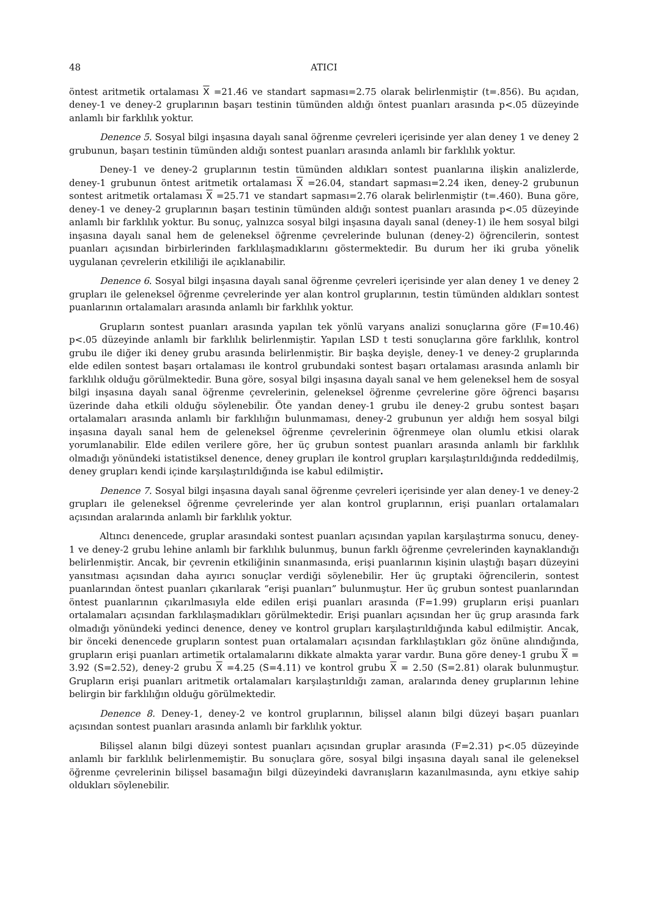48 ATICI
öntest aritmetik ortalaması X =21.46 ve standart sapması=2.75 olarak belirlenmiştir (t=.856). Bu açıdan, deney-1 ve deney-2 gruplarının başarı testinin tümünden aldığı öntest puanları arasında p<.05 düzeyinde anlamlı bir farklılık yoktur.
Denence 5. Sosyal bilgi inşasına dayalı sanal öğrenme çevreleri içerisinde yer alan deney 1 ve deney 2 grubunun, başarı testinin tümünden aldığı sontest puanları arasında anlamlı bir farklılık yoktur.
Deney-1 ve deney-2 gruplarının testin tümünden aldıkları sontest puanlarına ilişkin analizlerde, deney-1 grubunun öntest aritmetik ortalaması X =26.04, standart sapması=2.24 iken, deney-2 grubunun sontest aritmetik ortalaması X =25.71 ve standart sapması=2.76 olarak belirlenmiştir (t=.460). Buna göre, deney-1 ve deney-2 gruplarının başarı testinin tümünden aldığı sontest puanları arasında p<.05 düzeyinde anlamlı bir farklılık yoktur. Bu sonuç, yalnızca sosyal bilgi inşasına dayalı sanal (deney-1) ile hem sosyal bilgi inşasına dayalı sanal hem de geleneksel öğrenme çevrelerinde bulunan (deney-2) öğrencilerin, sontest puanları açısından birbirlerinden farklılaşmadıklarını göstermektedir. Bu durum her iki gruba yönelik uygulanan çevrelerin etkililiği ile açıklanabilir.
Denence 6. Sosyal bilgi inşasına dayalı sanal öğrenme çevreleri içerisinde yer alan deney 1 ve deney 2 grupları ile geleneksel öğrenme çevrelerinde yer alan kontrol gruplarının, testin tümünden aldıkları sontest puanlarının ortalamaları arasında anlamlı bir farklılık yoktur.
Grupların sontest puanları arasında yapılan tek yönlü varyans analizi sonuçlarına göre (F=10.46) p<.05 düzeyinde anlamlı bir farklılık belirlenmiştir. Yapılan LSD t testi sonuçlarına göre farklılık, kontrol grubu ile diğer iki deney grubu arasında belirlenmiştir. Bir başka deyişle, deney-1 ve deney-2 gruplarında elde edilen sontest başarı ortalaması ile kontrol grubundaki sontest başarı ortalaması arasında anlamlı bir farklılık olduğu görülmektedir. Buna göre, sosyal bilgi inşasına dayalı sanal ve hem geleneksel hem de sosyal bilgi inşasına dayalı sanal öğrenme çevrelerinin, geleneksel öğrenme çevrelerine göre öğrenci başarısı üzerinde daha etkili olduğu söylenebilir. Öte yandan deney-1 grubu ile deney-2 grubu sontest başarı ortalamaları arasında anlamlı bir farklılığın bulunmaması, deney-2 grubunun yer aldığı hem sosyal bilgi inşasına dayalı sanal hem de geleneksel öğrenme çevrelerinin öğrenmeye olan olumlu etkisi olarak yorumlanabilir. Elde edilen verilere göre, her üç grubun sontest puanları arasında anlamlı bir farklılık olmadığı yönündeki istatistiksel denence, deney grupları ile kontrol grupları karşılaştırıldığında reddedilmiş, deney grupları kendi içinde karşılaştırıldığında ise kabul edilmiştir.
Denence 7. Sosyal bilgi inşasına dayalı sanal öğrenme çevreleri içerisinde yer alan deney-1 ve deney-2 grupları ile geleneksel öğrenme çevrelerinde yer alan kontrol gruplarının, erişi puanları ortalamaları açısından aralarında anlamlı bir farklılık yoktur.
Altıncı denencede, gruplar arasındaki sontest puanları açısından yapılan karşılaştırma sonucu, deney-1 ve deney-2 grubu lehine anlamlı bir farklılık bulunmuş, bunun farklı öğrenme çevrelerinden kaynaklandığı belirlenmiştir. Ancak, bir çevrenin etkiliğinin sınanmasında, erişi puanlarının kişinin ulaştığı başarı düzeyini yansıtması açısından daha ayırıcı sonuçlar verdiği söylenebilir. Her üç gruptaki öğrencilerin, sontest puanlarından öntest puanları çıkarılarak “erişi puanları” bulunmuştur. Her üç grubun sontest puanlarından öntest puanlarının çıkarılmasıyla elde edilen erişi puanları arasında (F=1.99) grupların erişi puanları ortalamaları açısından farklılaşmadıkları görülmektedir. Erişi puanları açısından her üç grup arasında fark olmadığı yönündeki yedinci denence, deney ve kontrol grupları karşılaştırıldığında kabul edilmiştir. Ancak, bir önceki denencede grupların sontest puan ortalamaları açısından farklılaştıkları göz önüne alındığında, grupların erişi puanları artimetik ortalamalarını dikkate almakta yarar vardır. Buna göre deney-1 grubu X = 3.92 (S=2.52), deney-2 grubu X =4.25 (S=4.11) ve kontrol grubu X = 2.50 (S=2.81) olarak bulunmuştur. Grupların erişi puanları aritmetik ortalamaları karşılaştırıldığı zaman, aralarında deney gruplarının lehine belirgin bir farklılığın olduğu görülmektedir.
Denence 8. Deney-1, deney-2 ve kontrol gruplarının, bilişsel alanın bilgi düzeyi başarı puanları açısından sontest puanları arasında anlamlı bir farklılık yoktur.
Bilişsel alanın bilgi düzeyi sontest puanları açısından gruplar arasında (F=2.31) p<.05 düzeyinde anlamlı bir farklılık belirlenmemiştir. Bu sonuçlara göre, sosyal bilgi inşasına dayalı sanal ile geleneksel öğrenme çevrelerinin bilişsel basamağın bilgi düzeyindeki davranışların kazanılmasında, aynı etkiye sahip oldukları söylenebilir.